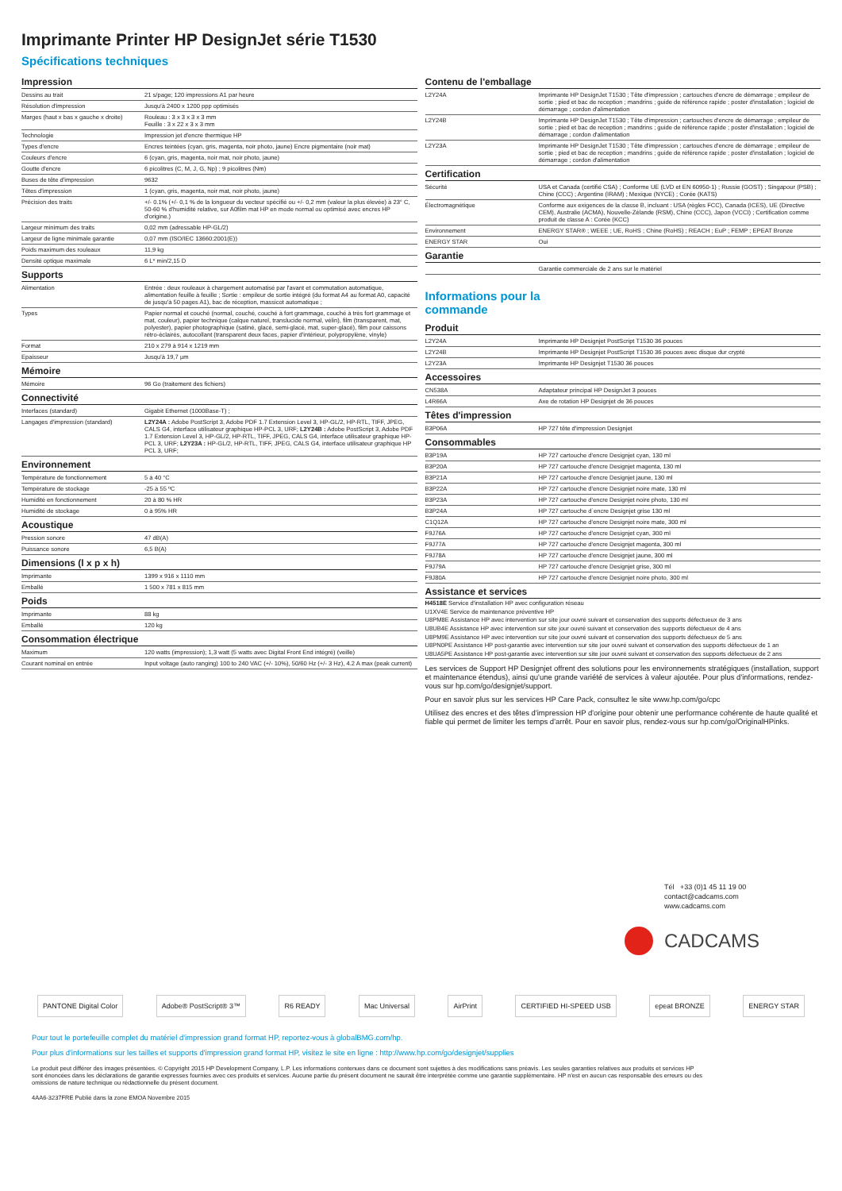Imprimante Printer HP DesignJet série T1530
Spécifications techniques
Impression
| Dessins au trait | 21 s/page; 120 impressions A1 par heure |
| Résolution d'impression | Jusqu'à 2400 x 1200 ppp optimisés |
| Marges (haut x bas x gauche x droite) | Rouleau : 3 x 3 x 3 x 3 mm Feuille : 3 x 22 x 3 x 3 mm |
| Technologie | Impression jet d'encre thermique HP |
| Types d'encre | Encres teintées (cyan, gris, magenta, noir photo, jaune) Encre pigmentaire (noir mat) |
| Couleurs d'encre | 6 (cyan, gris, magenta, noir mat, noir photo, jaune) |
| Goutte d'encre | 6 picolitres (C, M, J, G, Np) ; 9 picolitres (Nm) |
| Buses de tête d'impression | 9632 |
| Têtes d'impression | 1 (cyan, gris, magenta, noir mat, noir photo, jaune) |
| Précision des traits | +/- 0.1% (+/- 0,1 % de la longueur du vecteur spécifié ou +/- 0,2 mm (valeur la plus élevée) à 23° C, 50-60 % d'humidité relative, sur A0film mat HP en mode normal ou optimisé avec encres HP d'origine.) |
| Largeur minimum des traits | 0,02 mm (adressable HP-GL/2) |
| Largeur de ligne minimale garantie | 0,07 mm (ISO/IEC 13660:2001(E)) |
| Poids maximum des rouleaux | 11,9 kg |
| Densité optique maximale | 6 L* min/2,15 D |
Supports
| Alimentation | Entrée : deux rouleaux à chargement automatisé par l'avant et commutation automatique, alimentation feuille à feuille ; Sortie : empileur de sortie intégré (du format A4 au format A0, capacité de jusqu'à 50 pages A1), bac de réception, massicot automatique ; |
| Types | Papier normal et couché (normal, couché, couché à fort grammage, couché à très fort grammage et mat, couleur), papier technique (calque naturel, translucide normal, vélin), film (transparent, mat, polyester), papier photographique (satiné, glacé, semi-glacé, mat, super-glacé), film pour caissons rétro-éclairés, autocollant (transparent deux faces, papier d'intérieur, polypropylène, vinyle) |
| Format | 210 x 279 à 914 x 1219 mm |
| Epaisseur | Jusqu'à 19,7 µm |
Mémoire
| Mémoire | 96 Go (traitement des fichiers) |
Connectivité
| Interfaces (standard) | Gigabit Ethernet (1000Base-T) ; |
| Langages d'impression (standard) | L2Y24A : Adobe PostScript 3, Adobe PDF 1.7 Extension Level 3, HP-GL/2, HP-RTL, TIFF, JPEG, CALS G4, interface utilisateur graphique HP-PCL 3, URF; L2Y24B : Adobe PostScript 3, Adobe PDF 1.7 Extension Level 3, HP-GL/2, HP-RTL, TIFF, JPEG, CALS G4, interface utilisateur graphique HP-PCL 3, URF; L2Y23A : HP-GL/2, HP-RTL, TIFF, JPEG, CALS G4, interface utilisateur graphique HP PCL 3, URF; |
Environnement
| Température de fonctionnement | 5 à 40 °C |
| Température de stockage | -25 à 55 ºC |
| Humidité en fonctionnement | 20 à 80 % HR |
| Humidité de stockage | 0 à 95% HR |
Acoustique
| Pression sonore | 47 dB(A) |
| Puissance sonore | 6,5 B(A) |
Dimensions (l x p x h)
| Imprimante | 1399 x 916 x 1110 mm |
| Emballé | 1 500 x 781 x 815 mm |
Poids
| Imprimante | 88 kg |
| Emballé | 120 kg |
Consommation électrique
| Maximum | 120 watts (impression); 1,3 watt (5 watts avec Digital Front End intégré) (veille) |
| Courant nominal en entrée | Input voltage (auto ranging) 100 to 240 VAC (+/- 10%), 50/60 Hz (+/- 3 Hz), 4.2 A max (peak current) |
Contenu de l'emballage
| L2Y24A | Imprimante HP DesignJet T1530 ; Tête d'impression ; cartouches d'encre de démarrage ; empileur de sortie ; pied et bac de reception ; mandrins ; guide de référence rapide ; poster d'installation ; logiciel de démarrage ; cordon d'alimentation |
| L2Y24B | Imprimante HP DesignJet T1530 ; Tête d'impression ; cartouches d'encre de démarrage ; empileur de sortie ; pied et bac de reception ; mandrins ; guide de référence rapide ; poster d'installation ; logiciel de démarrage ; cordon d'alimentation |
| L2Y23A | Imprimante HP DesignJet T1530 ; Tête d'impression ; cartouches d'encre de démarrage ; empileur de sortie ; pied et bac de reception ; mandrins ; guide de référence rapide ; poster d'installation ; logiciel de démarrage ; cordon d'alimentation |
Certification
| Sécurité | USA et Canada (certifié CSA) ; Conforme UE (LVD et EN 60950-1) ; Russie (GOST) ; Singapour (PSB) ; Chine (CCC) ; Argentine (IRAM) ; Mexique (NYCE) ; Corée (KATS) |
| Électromagnétique | Conforme aux exigences de la classe B, incluant : USA (règles FCC), Canada (ICES), UE (Directive CEM), Australie (ACMA), Nouvelle-Zélande (RSM), Chine (CCC), Japon (VCCI) ; Certification comme produit de classe A : Corée (KCC) |
| Environnement | ENERGY STAR® ; WEEE ; UE, RoHS ; Chine (RoHS) ; REACH ; EuP ; FEMP ; EPEAT Bronze |
| ENERGY STAR | Oui |
Garantie
| | Garantie commerciale de 2 ans sur le matériel |
Informations pour la
commande
Produit
| L2Y24A | Imprimante HP Designjet PostScript T1530 36 pouces |
| L2Y24B | Imprimante HP Designjet PostScript T1530 36 pouces avec disque dur crypté |
| L2Y23A | Imprimante HP Designjet T1530 36 pouces |
Accessoires
| CN538A | Adaptateur principal HP DesignJet 3 pouces |
| L4R66A | Axe de rotation HP Designjet de 36 pouces |
Têtes d'impression
| B3P06A | HP 727 tête d'impression Designjet |
Consommables
| B3P19A | HP 727 cartouche d'encre Designjet cyan, 130 ml |
| B3P20A | HP 727 cartouche d'encre Designjet magenta, 130 ml |
| B3P21A | HP 727 cartouche d'encre Designjet jaune, 130 ml |
| B3P22A | HP 727 cartouche d'encre Designjet noire mate, 130 ml |
| B3P23A | HP 727 cartouche d'encre Designjet noire photo, 130 ml |
| B3P24A | HP 727 cartouche d`encre Designjet grise 130 ml |
| C1Q12A | HP 727 cartouche d'encre Designjet noire mate, 300 ml |
| F9J76A | HP 727 cartouche d'encre Designjet cyan, 300 ml |
| F9J77A | HP 727 cartouche d'encre Designjet magenta, 300 ml |
| F9J78A | HP 727 cartouche d'encre Designjet jaune, 300 ml |
| F9J79A | HP 727 cartouche d'encre Designjet grise, 300 ml |
| F9J80A | HP 727 cartouche d'encre Designjet noire photo, 300 ml |
Assistance et services
H4518E Service d'installation HP avec configuration réseau
U1XV4E Service de maintenance préventive HP
U8PM8E Assistance HP avec intervention sur site jour ouvré suivant et conservation des supports défectueux de 3 ans
U8UB4E Assistance HP avec intervention sur site jour ouvré suivant et conservation des supports défectueux de 4 ans
U8PM9E Assistance HP avec intervention sur site jour ouvré suivant et conservation des supports défectueux de 5 ans
U8PN0PE Assistance HP post-garantie avec intervention sur site jour ouvré suivant et conservation des supports défectueux de 1 an
U8UA5PE Assistance HP post-garantie avec intervention sur site jour ouvré suivant et conservation des supports défectueux de 2 ans
Les services de Support HP Designjet offrent des solutions pour les environnements stratégiques (installation, support et maintenance étendus), ainsi qu'une grande variété de services à valeur ajoutée. Pour plus d'informations, rendez-vous sur hp.com/go/designjet/support.
Pour en savoir plus sur les services HP Care Pack, consultez le site www.hp.com/go/cpc
Utilisez des encres et des têtes d'impression HP d'origine pour obtenir une performance cohérente de haute qualité et fiable qui permet de limiter les temps d'arrêt. Pour en savoir plus, rendez-vous sur hp.com/go/OriginalHPinks.
Tél +33 (0)1 45 11 19 00
contact@cadcams.com
www.cadcams.com
CADCAMS
PANTONE Digital Color Adobe® PostScript® 3™ R6 READY Mac Universal AirPrint CERTIFIED HI-SPEED USB epeat BRONZE ENERGY STAR
Pour tout le portefeuille complet du matériel d'impression grand format HP, reportez-vous à globalBMG.com/hp.
Pour plus d'informations sur les tailles et supports d'impression grand format HP, visitez le site en ligne : http://www.hp.com/go/designjet/supplies
Le produit peut différer des images présentées. © Copyright 2015 HP Development Company, L.P. Les informations contenues dans ce document sont sujettes à des modifications sans préavis. Les seules garanties relatives aux produits et services HP sont énoncées dans les déclarations de garantie expresses fournies avec ces produits et services. Aucune partie du présent document ne saurait être interprétée comme une garantie supplémentaire. HP n'est en aucun cas responsable des erreurs ou des omissions de nature technique ou rédactionnelle du présent document.
4AA6-3237FRE Publié dans la zone EMOA Novembre 2015